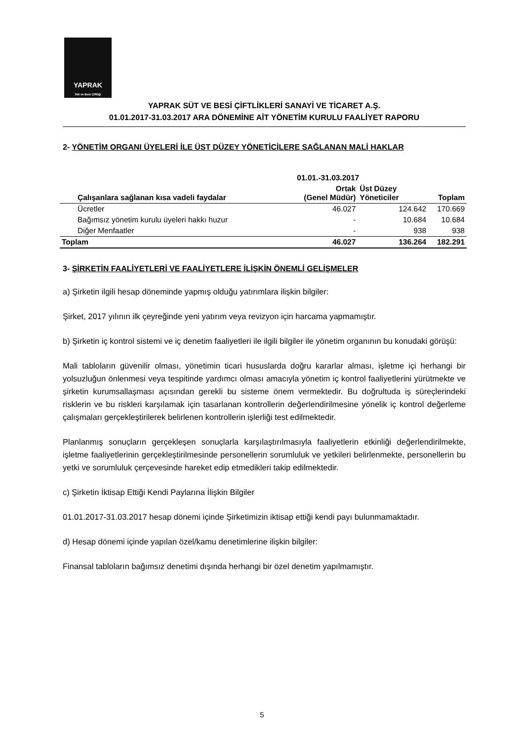YAPRAK
Süt ve Besi Çiftliği
YAPRAK SÜT VE BESİ ÇİFTLİKLERİ SANAYİ VE TİCARET A.Ş.
01.01.2017-31.03.2017 ARA DÖNEMİNE AİT YÖNETİM KURULU FAALİYET RAPORU
2- YÖNETİM ORGANI ÜYELERİ İLE ÜST DÜZEY YÖNETİCİLERE SAĞLANAN MALİ HAKLAR
| | 01.01.-31.03.2017 | | |
| --- | --- | --- | --- |
| Çalışanlara sağlanan kısa vadeli faydalar | Ortak (Genel Müdür) | Üst Düzey Yöneticiler | Toplam |
| Ücretler | 46.027 | 124.642 | 170.669 |
| Bağımsız yönetim kurulu üyeleri hakkı huzur | - | 10.684 | 10.684 |
| Diğer Menfaatler | - | 938 | 938 |
| Toplam | 46.027 | 136.264 | 182.291 |
3- ŞİRKETİN FAALİYETLERİ VE FAALİYETLERE İLİŞKİN ÖNEMLİ GELİŞMELER
a) Şirketin ilgili hesap döneminde yapmış olduğu yatırımlara ilişkin bilgiler:
Şirket, 2017 yılının ilk çeyreğinde yeni yatırım veya revizyon için harcama yapmamıştır.
b) Şirketin iç kontrol sistemi ve iç denetim faaliyetleri ile ilgili bilgiler ile yönetim organının bu konudaki görüşü:
Mali tabloların güvenilir olması, yönetimin ticari hususlarda doğru kararlar alması, işletme içi herhangi bir yolsuzluğun önlenmesi veya tespitinde yardımcı olması amacıyla yönetim iç kontrol faaliyetlerini yürütmekte ve şirketin kurumsallaşması açısından gerekli bu sisteme önem vermektedir. Bu doğrultuda iş süreçlerindeki risklerin ve bu riskleri karşılamak için tasarlanan kontrollerin değerlendirilmesine yönelik iç kontrol değerleme çalışmaları gerçekleştirilerek belirlenen kontrollerin işlerliği test edilmektedir.
Planlanmış sonuçların gerçekleşen sonuçlarla karşılaştırılmasıyla faaliyetlerin etkinliği değerlendirilmekte, işletme faaliyetlerinin gerçekleştirilmesinde personellerin sorumluluk ve yetkileri belirlenmekte, personellerin bu yetki ve sorumluluk çerçevesinde hareket edip etmedikleri takip edilmektedir.
c) Şirketin İktisap Ettiği Kendi Paylarına İlişkin Bilgiler
01.01.2017-31.03.2017 hesap dönemi içinde Şirketimizin iktisap ettiği kendi payı bulunmamaktadır.
d) Hesap dönemi içinde yapılan özel/kamu denetimlerine ilişkin bilgiler:
Finansal tabloların bağımsız denetimi dışında herhangi bir özel denetim yapılmamıştır.
5